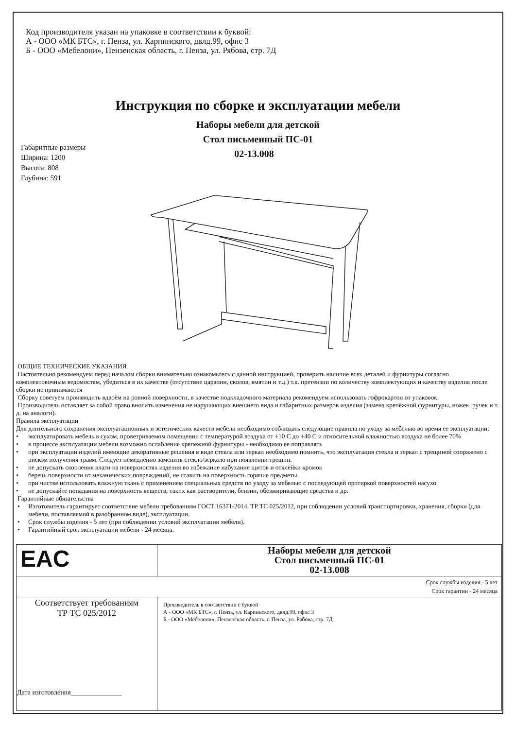Код производителя указан на упаковке в соответствии к буквой:
А - ООО «МК БТС», г. Пенза, ул. Карпинского, двлд.99, офис 3
Б - ООО «Мебелони», Пензенская область, г. Пенза, ул. Рябова, стр. 7Д
Инструкция по сборке и эксплуатации мебели
Наборы мебели для детской
Стол письменный ПС-01
Габаритные размеры
Ширина: 1200
Высота: 808
Глубина: 591
02-13.008
ОБЩИЕ ТЕХНИЧЕСКИЕ УКАЗАНИЯ
Настоятельно рекомендуем перед началом сборки внимательно ознакомьтесь с данной инструкцией, проверить наличие всех деталей и фурнитуры согласно комплектовочным ведомостям, убедиться в их качестве (отсутствие царапин, сколов, вмятин и т.д.) т.к. претензии по количеству комплектующих и качеству изделия после сборки не принимаются
Сборку советуем производить вдвоём на ровной поверхности, в качестве подкладочного материала рекомендуем использовать гофрокартон от упаковок.
Производитель оставляет за собой право вносить изменения не нарушающих внешнего вида и габаритных размеров изделия (замена крепёжной фурнитуры, ножек, ручек и т. д. на аналоги).
Правила эксплуатации
Для длительного сохранения эксплуатационных и эстетических качеств мебели необходимо соблюдать следующие правила по уходу за мебелью во время ее эксплуатации:
• эксплуатировать мебель в сухом, проветриваемом помещении с температурой воздуха от +10 С до +40 С и относительной влажностью воздуха не более 70%
• в процессе эксплуатации мебели возможно ослабление крепежной фурнитуры - необходимо ее поправлять
• при эксплуатации изделий имеющие декоративные решения в виде стекла или зеркал необходимо помнить, что эксплуатация стекла и зеркал с трещиной сопряжено с риском получения травм. Следует немедленно заменить стекло/зеркало при появлении трещин.
• не допускать скопления влаги на поверхностях изделия во избежание набухание щитов и отклейки кромок
• беречь поверхности от механических повреждений, не ставить на поверхность горячие предметы
• при чистке использовать влажную ткань с применением специальных средств по уходу за мебелью с последующей протиркой поверхностей насухо
• не допускайте попадания на поверхность веществ, таких как растворители, бензин, обезжиривающие средства и др.
Гарантийные обязательства
• Изготовитель гарантирует соответствие мебели требованиям ГОСТ 16371-2014, ТР ТС 025/2012, при соблюдении условий транспортировки, хранения, сборки (для мебели, поставляемой в разобранном виде), эксплуатации.
• Срок службы изделия - 5 лет (при соблюдении условий эксплуатации мебели).
• Гарантийный срок эксплуатации мебели - 24 месяца.
| EAC | Наборы мебели для детской Стол письменный ПС-01 02-13.008 |
| Срок службы изделия - 5 лет Срок гарантии - 24 месяца | |
| Соответствует требованиям ТР ТС 025/2012 Дата изготовления_______________ | Производитель в соответствии с буквой А - ООО «МК БТС», г. Пенза, ул. Карпинского, двлд.99, офис 3 Б - ООО «Мебелони», Пензенская область, г. Пенза, ул. Рябова, стр. 7Д |